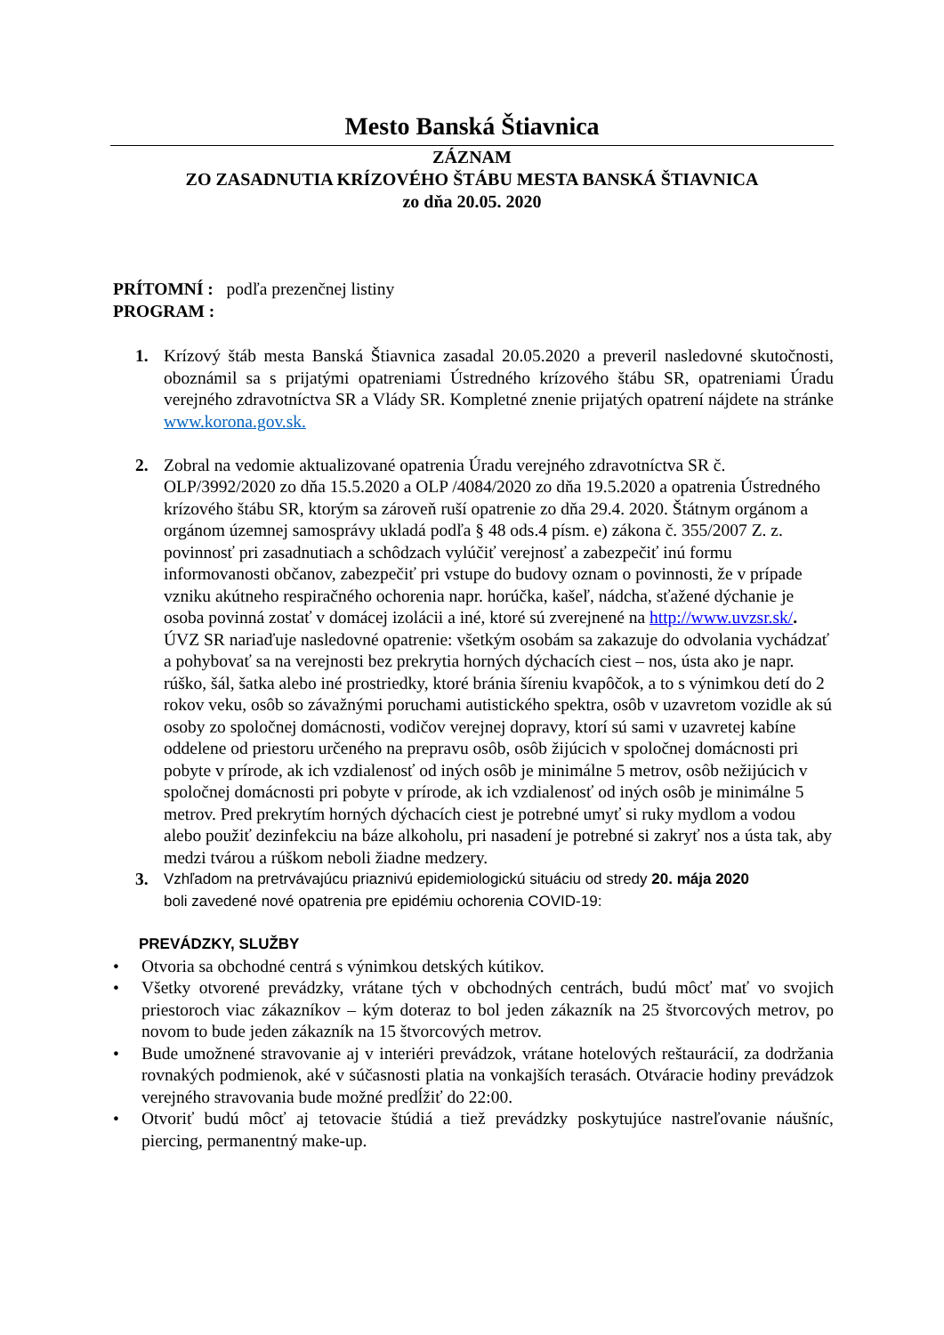Mesto Banská Štiavnica
ZÁZNAM
ZO ZASADNUTIA KRÍZOVÉHO ŠTÁBU MESTA BANSKÁ ŠTIAVNICA
zo dňa 20.05. 2020
PRÍTOMNÍ : podľa prezenčnej listiny
PROGRAM :
1. Krízový štáb mesta Banská Štiavnica zasadal 20.05.2020 a preveril nasledovné skutočnosti, oboznámil sa s prijatými opatreniami Ústredného krízového štábu SR, opatreniami Úradu verejného zdravotníctva SR a Vlády SR. Kompletné znenie prijatých opatrení nájdete na stránke www.korona.gov.sk.
2. Zobral na vedomie aktualizované opatrenia Úradu verejného zdravotníctva SR č. OLP/3992/2020 zo dňa 15.5.2020 a OLP /4084/2020 zo dňa 19.5.2020 a opatrenia Ústredného krízového štábu SR, ktorým sa zároveň ruší opatrenie zo dňa 29.4. 2020. Štátnym orgánom a orgánom územnej samosprávy ukladá podľa § 48 ods.4 písm. e) zákona č. 355/2007 Z. z. povinnosť pri zasadnutiach a schôdzach vylúčiť verejnosť a zabezpečiť inú formu informovanosti občanov, zabezpečiť pri vstupe do budovy oznam o povinnosti, že v prípade vzniku akútneho respiračného ochorenia napr. horúčka, kašeľ, nádcha, sťažené dýchanie je osoba povinná zostať v domácej izolácii a iné, ktoré sú zverejnené na http://www.uvzsr.sk/.
ÚVZ SR nariaďuje nasledovné opatrenie: všetkým osobám sa zakazuje do odvolania vychádzať a pohybovať sa na verejnosti bez prekrytia horných dýchacích ciest – nos, ústa ako je napr. rúško, šál, šatka alebo iné prostriedky, ktoré bránia šíreniu kvapôčok, a to s výnimkou detí do 2 rokov veku, osôb so závažnými poruchami autistického spektra, osôb v uzavretom vozidle ak sú osoby zo spoločnej domácnosti, vodičov verejnej dopravy, ktorí sú sami v uzavretej kabíne oddelene od priestoru určeného na prepravu osôb, osôb žijúcich v spoločnej domácnosti pri pobyte v prírode, ak ich vzdialenosť od iných osôb je minimálne 5 metrov, osôb nežijúcich v spoločnej domácnosti pri pobyte v prírode, ak ich vzdialenosť od iných osôb je minimálne 5 metrov. Pred prekrytím horných dýchacích ciest je potrebné umyť si ruky mydlom a vodou alebo použiť dezinfekciu na báze alkoholu, pri nasadení je potrebné si zakryť nos a ústa tak, aby medzi tvárou a rúškom neboli žiadne medzery.
3. Vzhľadom na pretrvávajúcu priaznivú epidemiologickú situáciu od stredy 20. mája 2020
boli zavedené nové opatrenia pre epidémiu ochorenia COVID-19:
PREVÁDZKY, SLUŽBY
• Otvoria sa obchodné centrá s výnimkou detských kútikov.
• Všetky otvorené prevádzky, vrátane tých v obchodných centrách, budú môcť mať vo svojich priestoroch viac zákazníkov – kým doteraz to bol jeden zákazník na 25 štvorcových metrov, po novom to bude jeden zákazník na 15 štvorcových metrov.
• Bude umožnené stravovanie aj v interiéri prevádzok, vrátane hotelových reštaurácií, za dodržania rovnakých podmienok, aké v súčasnosti platia na vonkajších terasách. Otváracie hodiny prevádzok verejného stravovania bude možné predĺžiť do 22:00.
• Otvoriť budú môcť aj tetovacie štúdiá a tiež prevádzky poskytujúce nastreľovanie náušníc, piercing, permanentný make-up.